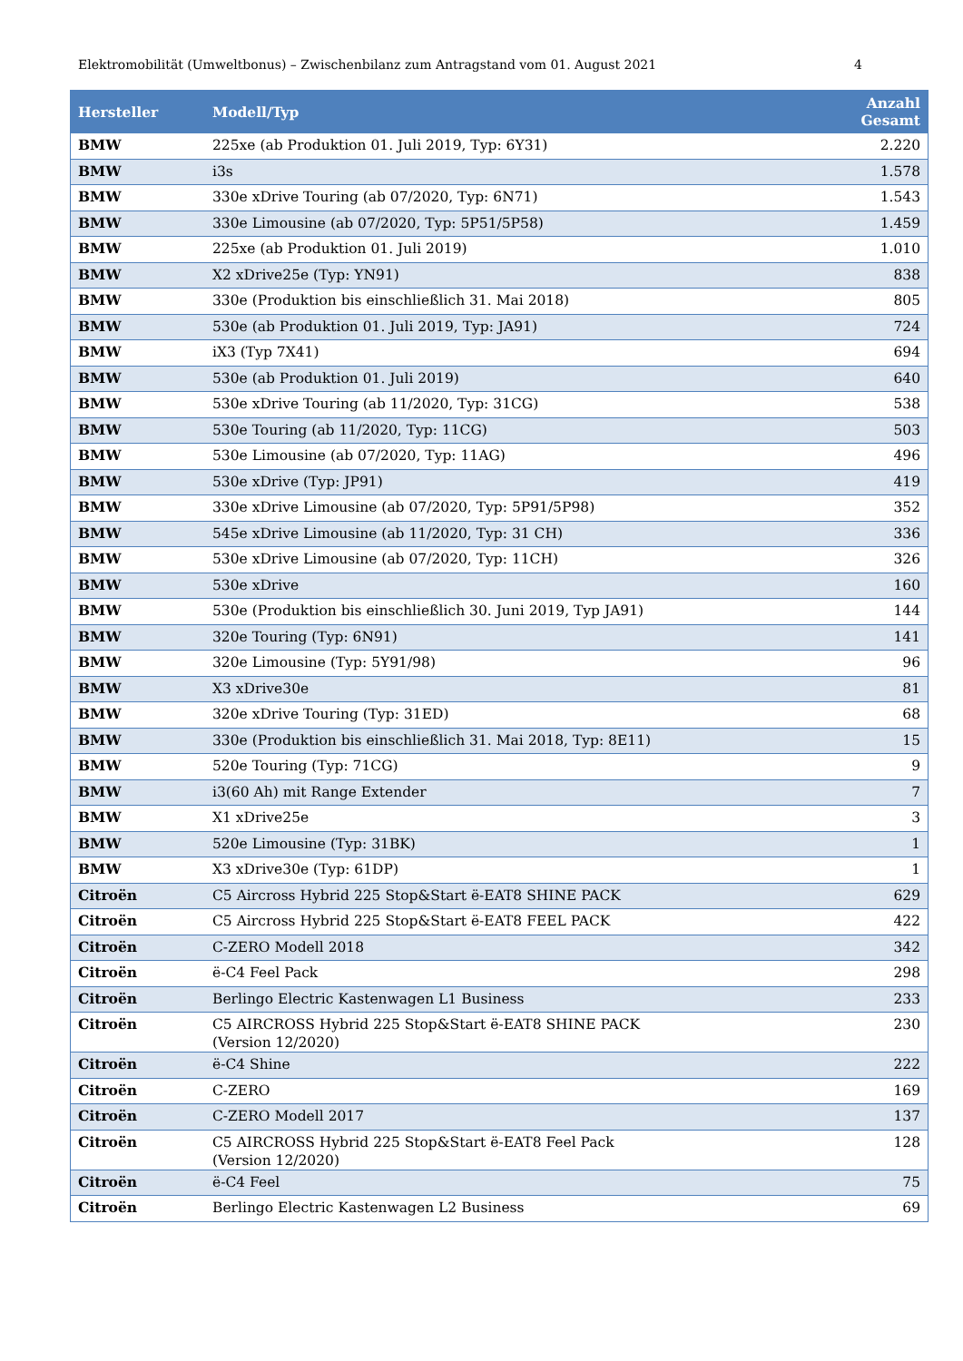Elektromobilität (Umweltbonus) – Zwischenbilanz zum Antragstand vom 01. August 2021 4
| Hersteller | Modell/Typ | Anzahl Gesamt |
| --- | --- | --- |
| BMW | 225xe (ab Produktion 01. Juli 2019, Typ: 6Y31) | 2.220 |
| BMW | i3s | 1.578 |
| BMW | 330e xDrive Touring (ab 07/2020, Typ: 6N71) | 1.543 |
| BMW | 330e Limousine (ab 07/2020, Typ: 5P51/5P58) | 1.459 |
| BMW | 225xe (ab Produktion 01. Juli 2019) | 1.010 |
| BMW | X2 xDrive25e (Typ: YN91) | 838 |
| BMW | 330e (Produktion bis einschließlich 31. Mai 2018) | 805 |
| BMW | 530e (ab Produktion 01. Juli 2019, Typ: JA91) | 724 |
| BMW | iX3 (Typ 7X41) | 694 |
| BMW | 530e (ab Produktion 01. Juli 2019) | 640 |
| BMW | 530e xDrive Touring (ab 11/2020, Typ: 31CG) | 538 |
| BMW | 530e Touring (ab 11/2020, Typ: 11CG) | 503 |
| BMW | 530e Limousine (ab 07/2020, Typ: 11AG) | 496 |
| BMW | 530e xDrive (Typ: JP91) | 419 |
| BMW | 330e xDrive Limousine (ab 07/2020, Typ: 5P91/5P98) | 352 |
| BMW | 545e xDrive Limousine (ab 11/2020, Typ: 31 CH) | 336 |
| BMW | 530e xDrive Limousine (ab 07/2020, Typ: 11CH) | 326 |
| BMW | 530e xDrive | 160 |
| BMW | 530e (Produktion bis einschließlich 30. Juni 2019, Typ JA91) | 144 |
| BMW | 320e Touring (Typ: 6N91) | 141 |
| BMW | 320e Limousine (Typ: 5Y91/98) | 96 |
| BMW | X3 xDrive30e | 81 |
| BMW | 320e xDrive Touring (Typ: 31ED) | 68 |
| BMW | 330e (Produktion bis einschließlich 31. Mai 2018, Typ: 8E11) | 15 |
| BMW | 520e Touring (Typ: 71CG) | 9 |
| BMW | i3(60 Ah) mit Range Extender | 7 |
| BMW | X1 xDrive25e | 3 |
| BMW | 520e Limousine (Typ: 31BK) | 1 |
| BMW | X3 xDrive30e (Typ: 61DP) | 1 |
| Citroën | C5 Aircross Hybrid 225 Stop&Start ë-EAT8 SHINE PACK | 629 |
| Citroën | C5 Aircross Hybrid 225 Stop&Start ë-EAT8 FEEL PACK | 422 |
| Citroën | C-ZERO Modell 2018 | 342 |
| Citroën | ë-C4 Feel Pack | 298 |
| Citroën | Berlingo Electric Kastenwagen L1 Business | 233 |
| Citroën | C5 AIRCROSS Hybrid 225 Stop&Start ë-EAT8 SHINE PACK (Version 12/2020) | 230 |
| Citroën | ë-C4 Shine | 222 |
| Citroën | C-ZERO | 169 |
| Citroën | C-ZERO Modell 2017 | 137 |
| Citroën | C5 AIRCROSS Hybrid 225 Stop&Start ë-EAT8 Feel Pack (Version 12/2020) | 128 |
| Citroën | ë-C4 Feel | 75 |
| Citroën | Berlingo Electric Kastenwagen L2 Business | 69 |